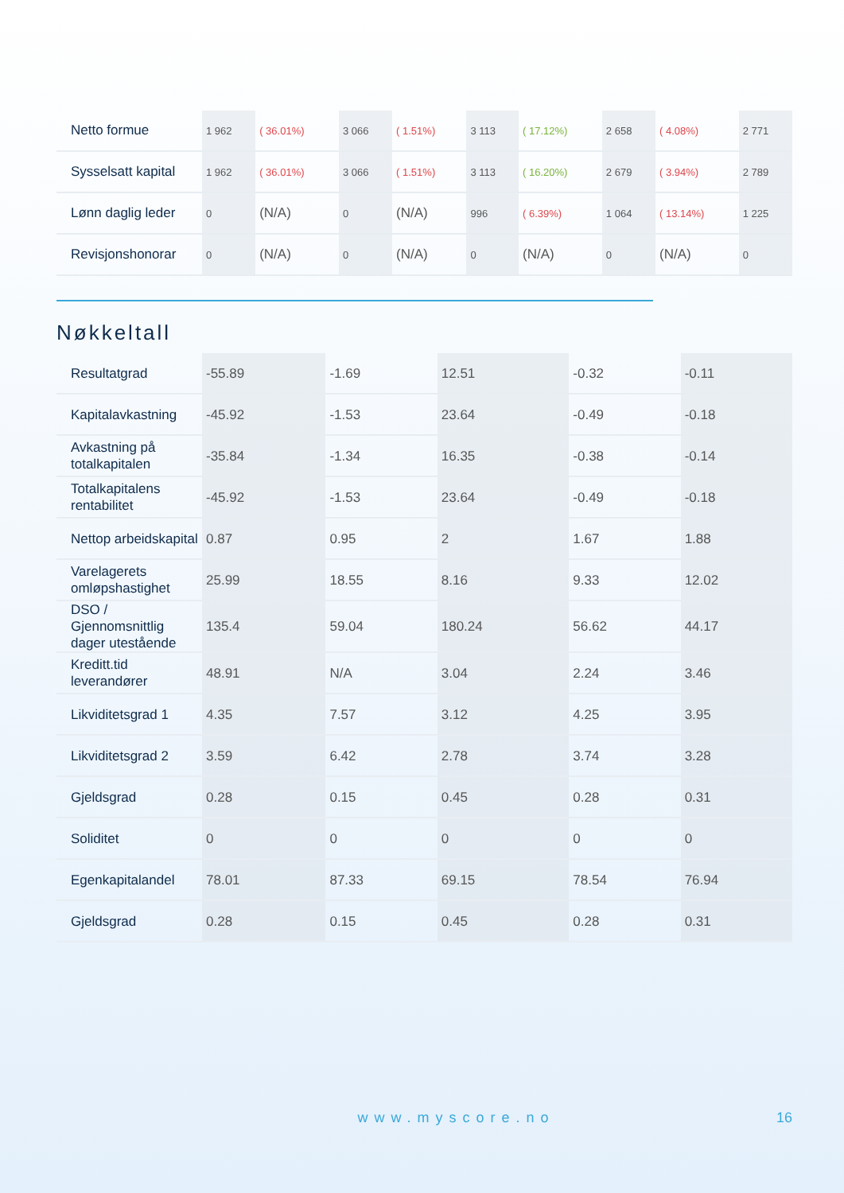| Netto formue | 1 962 | ( 36.01%) | 3 066 | ( 1.51%) | 3 113 | ( 17.12%) | 2 658 | ( 4.08%) | 2 771 |
| Sysselsatt kapital | 1 962 | ( 36.01%) | 3 066 | ( 1.51%) | 3 113 | ( 16.20%) | 2 679 | ( 3.94%) | 2 789 |
| Lønn daglig leder | 0 | (N/A) | 0 | (N/A) | 996 | ( 6.39%) | 1 064 | ( 13.14%) | 1 225 |
| Revisjonshonorar | 0 | (N/A) | 0 | (N/A) | 0 | (N/A) | 0 | (N/A) | 0 |
Nøkkeltall
| Resultatgrad | -55.89 | -1.69 | 12.51 | -0.32 | -0.11 |
| Kapitalavkastning | -45.92 | -1.53 | 23.64 | -0.49 | -0.18 |
| Avkastning på totalkapitalen | -35.84 | -1.34 | 16.35 | -0.38 | -0.14 |
| Totalkapitalens rentabilitet | -45.92 | -1.53 | 23.64 | -0.49 | -0.18 |
| Nettop arbeidskapital | 0.87 | 0.95 | 2 | 1.67 | 1.88 |
| Varelagerets omløpshastighet | 25.99 | 18.55 | 8.16 | 9.33 | 12.02 |
| DSO / Gjennomsnittlig dager utestående | 135.4 | 59.04 | 180.24 | 56.62 | 44.17 |
| Kreditt.tid leverandører | 48.91 | N/A | 3.04 | 2.24 | 3.46 |
| Likviditetsgrad 1 | 4.35 | 7.57 | 3.12 | 4.25 | 3.95 |
| Likviditetsgrad 2 | 3.59 | 6.42 | 2.78 | 3.74 | 3.28 |
| Gjeldsgrad | 0.28 | 0.15 | 0.45 | 0.28 | 0.31 |
| Soliditet | 0 | 0 | 0 | 0 | 0 |
| Egenkapitalandel | 78.01 | 87.33 | 69.15 | 78.54 | 76.94 |
| Gjeldsgrad | 0.28 | 0.15 | 0.45 | 0.28 | 0.31 |
www.myscore.no 16